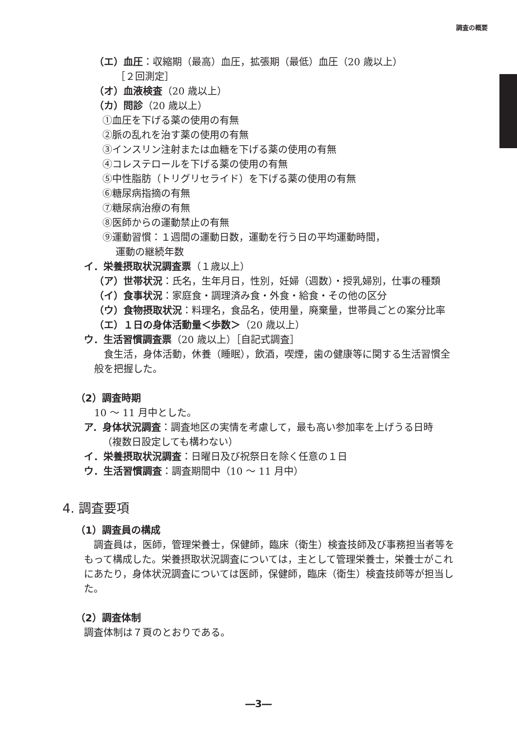調査の概要
（エ）血圧：収縮期（最高）血圧，拡張期（最低）血圧（20 歳以上）
［２回測定］
（オ）血液検査（20 歳以上）
（カ）問診（20 歳以上）
①血圧を下げる薬の使用の有無
②脈の乱れを治す薬の使用の有無
③インスリン注射または血糖を下げる薬の使用の有無
④コレステロールを下げる薬の使用の有無
⑤中性脂肪（トリグリセライド）を下げる薬の使用の有無
⑥糖尿病指摘の有無
⑦糖尿病治療の有無
⑧医師からの運動禁止の有無
⑨運動習慣：１週間の運動日数，運動を行う日の平均運動時間，
運動の継続年数
イ．栄養摂取状況調査票（１歳以上）
（ア）世帯状況：氏名，生年月日，性別，妊婦（週数）・授乳婦別，仕事の種類
（イ）食事状況：家庭食・調理済み食・外食・給食・その他の区分
（ウ）食物摂取状況：料理名，食品名，使用量，廃棄量，世帯員ごとの案分比率
（エ）１日の身体活動量＜歩数＞（20 歳以上）
ウ．生活習慣調査票（20 歳以上）［自記式調査］
　食生活，身体活動，休養（睡眠），飲酒，喫煙，歯の健康等に関する生活習慣全般を把握した。
（2）調査時期
10 ～ 11 月中とした。
ア．身体状況調査：調査地区の実情を考慮して，最も高い参加率を上げうる日時
（複数日設定しても構わない）
イ．栄養摂取状況調査：日曜日及び祝祭日を除く任意の１日
ウ．生活習慣調査：調査期間中（10 ～ 11 月中）
4. 調査要項
（1）調査員の構成
　調査員は，医師，管理栄養士，保健師，臨床（衛生）検査技師及び事務担当者等をもって構成した。栄養摂取状況調査については，主として管理栄養士，栄養士がこれにあたり，身体状況調査については医師，保健師，臨床（衛生）検査技師等が担当した。
（2）調査体制
調査体制は７頁のとおりである。
―3―